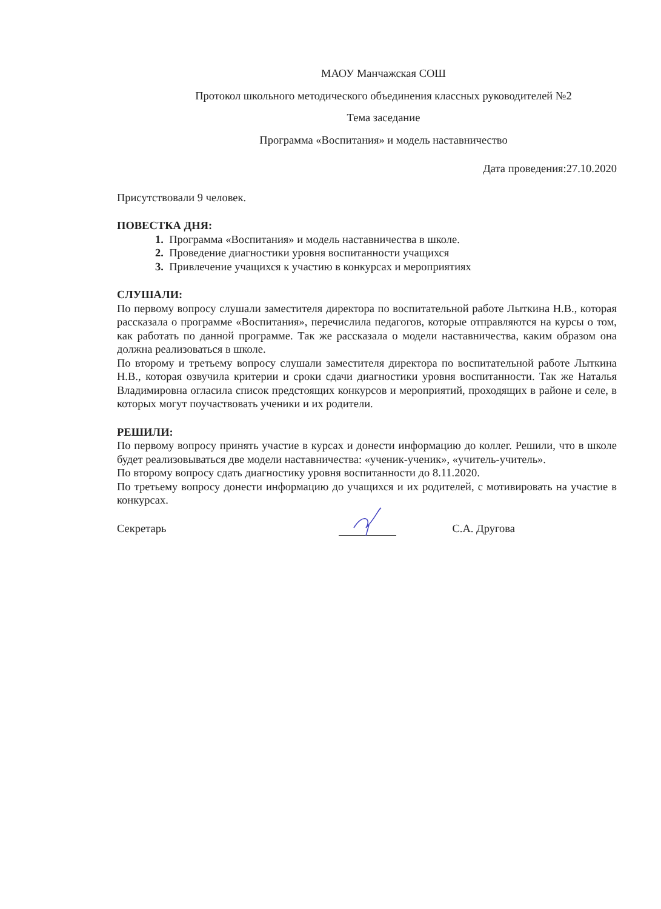МАОУ Манчажская СОШ
Протокол школьного методического объединения классных руководителей №2
Тема заседание
Программа «Воспитания» и модель наставничество
Дата проведения:27.10.2020
Присутствовали 9 человек.
ПОВЕСТКА ДНЯ:
1. Программа «Воспитания» и модель наставничества в школе.
2. Проведение диагностики уровня воспитанности учащихся
3. Привлечение учащихся к участию в конкурсах и мероприятиях
СЛУШАЛИ:
По первому вопросу слушали заместителя директора по воспитательной работе Лыткина Н.В., которая рассказала о программе «Воспитания», перечислила педагогов, которые отправляются на курсы о том, как работать по данной программе. Так же рассказала о модели наставничества, каким образом она должна реализоваться в школе.
По второму и третьему вопросу слушали заместителя директора по воспитательной работе Лыткина Н.В., которая озвучила критерии и сроки сдачи диагностики уровня воспитанности. Так же Наталья Владимировна огласила список предстоящих конкурсов и мероприятий, проходящих в районе и селе, в которых могут поучаствовать ученики и их родители.
РЕШИЛИ:
По первому вопросу принять участие в курсах и донести информацию до коллег. Решили, что в школе будет реализовываться две модели наставничества: «ученик-ученик», «учитель-учитель».
По второму вопросу сдать диагностику уровня воспитанности до 8.11.2020.
По третьему вопросу донести информацию до учащихся и их родителей, с мотивировать на участие в конкурсах.
Секретарь С.А. Другова